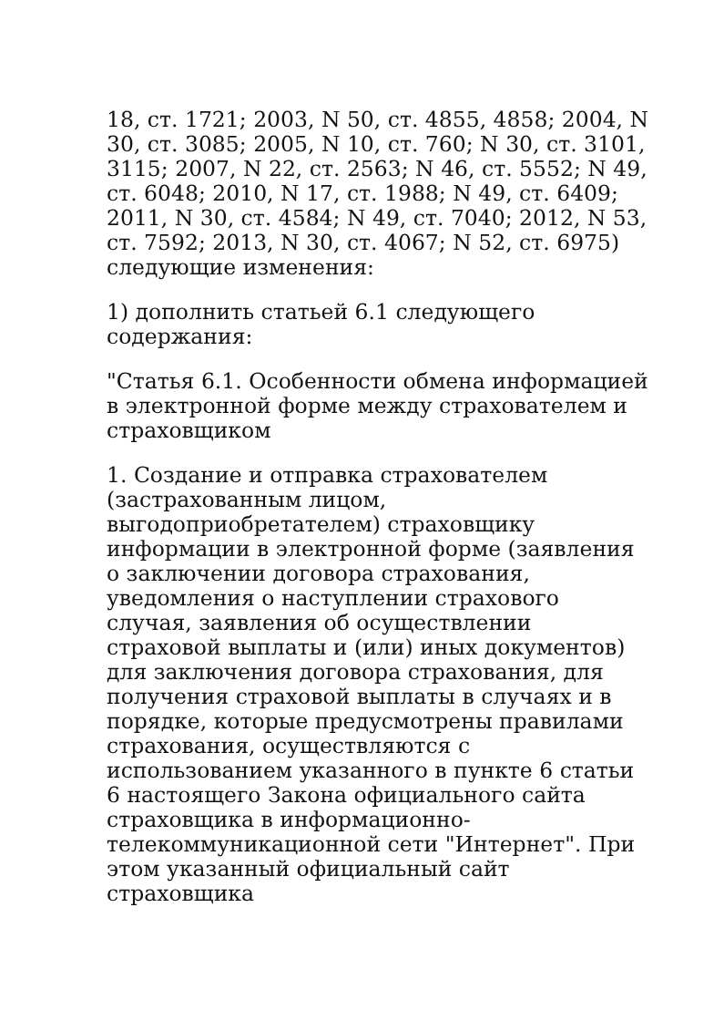18, ст. 1721; 2003, N 50, ст. 4855, 4858; 2004, N 30, ст. 3085; 2005, N 10, ст. 760; N 30, ст. 3101, 3115; 2007, N 22, ст. 2563; N 46, ст. 5552; N 49, ст. 6048; 2010, N 17, ст. 1988; N 49, ст. 6409; 2011, N 30, ст. 4584; N 49, ст. 7040; 2012, N 53, ст. 7592; 2013, N 30, ст. 4067; N 52, ст. 6975) следующие изменения:
1) дополнить статьей 6.1 следующего содержания:
"Статья 6.1. Особенности обмена информацией в электронной форме между страхователем и страховщиком
1. Создание и отправка страхователем (застрахованным лицом, выгодоприобретателем) страховщику информации в электронной форме (заявления о заключении договора страхования, уведомления о наступлении страхового случая, заявления об осуществлении страховой выплаты и (или) иных документов) для заключения договора страхования, для получения страховой выплаты в случаях и в порядке, которые предусмотрены правилами страхования, осуществляются с использованием указанного в пункте 6 статьи 6 настоящего Закона официального сайта страховщика в информационно-телекоммуникационной сети "Интернет". При этом указанный официальный сайт страховщика